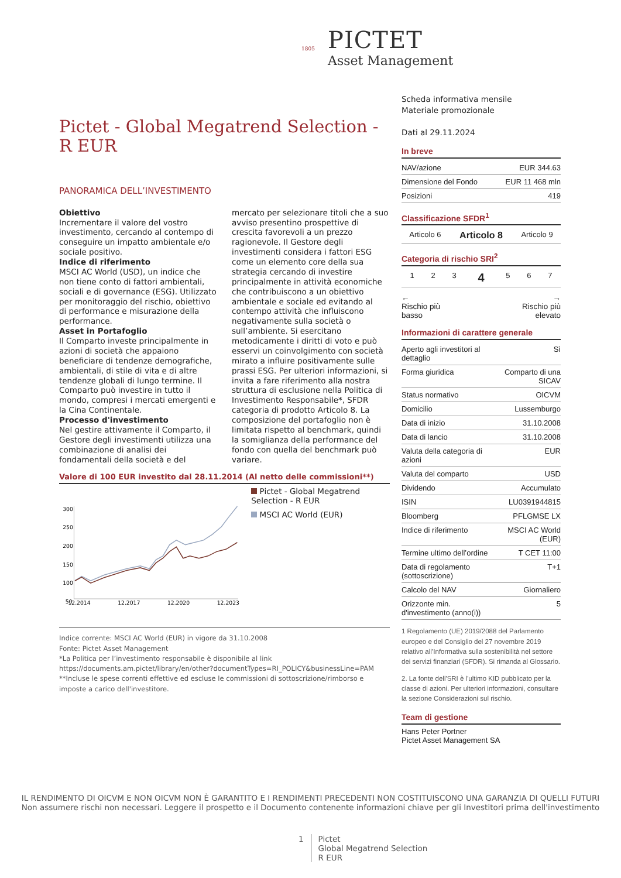PICTET
Asset Management
1805
Pictet - Global Megatrend Selection - R EUR
PANORAMICA DELL’INVESTIMENTO
Obiettivo
Incrementare il valore del vostro investimento, cercando al contempo di conseguire un impatto ambientale e/o sociale positivo.
Indice di riferimento
MSCI AC World (USD), un indice che non tiene conto di fattori ambientali, sociali e di governance (ESG). Utilizzato per monitoraggio del rischio, obiettivo di performance e misurazione della performance.
Asset in Portafoglio
Il Comparto investe principalmente in azioni di società che appaiono beneficiare di tendenze demografiche, ambientali, di stile di vita e di altre tendenze globali di lungo termine. Il Comparto può investire in tutto il mondo, compresi i mercati emergenti e la Cina Continentale.
Processo d'investimento
Nel gestire attivamente il Comparto, il Gestore degli investimenti utilizza una combinazione di analisi dei fondamentali della società e del mercato per selezionare titoli che a suo avviso presentino prospettive di crescita favorevoli a un prezzo ragionevole. Il Gestore degli investimenti considera i fattori ESG come un elemento core della sua strategia cercando di investire principalmente in attività economiche che contribuiscono a un obiettivo ambientale e sociale ed evitando al contempo attività che influiscono negativamente sulla società o sull’ambiente. Si esercitano metodicamente i diritti di voto e può esservi un coinvolgimento con società mirato a influire positivamente sulle prassi ESG. Per ulteriori informazioni, si invita a fare riferimento alla nostra struttura di esclusione nella Politica di Investimento Responsabile*, SFDR categoria di prodotto Articolo 8. La composizione del portafoglio non è limitata rispetto al benchmark, quindi la somiglianza della performance del fondo con quella del benchmark può variare.
Valore di 100 EUR investito dal 28.11.2014 (Al netto delle commissioni**)
300
250
200
150
100
50
12.2014
12.2017
12.2020
12.2023
Pictet - Global Megatrend Selection - R EUR
MSCI AC World (EUR)
Indice corrente: MSCI AC World (EUR) in vigore da 31.10.2008
Fonte: Pictet Asset Management
*La Politica per l’investimento responsabile è disponibile al link https://documents.am.pictet/library/en/other?documentTypes=RI_POLICY&businessLine=PAM
**Incluse le spese correnti effettive ed escluse le commissioni di sottoscrizione/rimborso e imposte a carico dell'investitore.
Scheda informativa mensile
Materiale promozionale
Dati al 29.11.2024
In breve
| NAV/azione | EUR 344.63 |
| Dimensione del Fondo | EUR 11 468 mln |
| Posizioni | 419 |
Classificazione SFDR<sup>1</sup>
| Articolo 6 | Articolo 8 | Articolo 9 |
Categoria di rischio SRI<sup>2</sup>
| 1 | 2 | 3 | 4 | 5 | 6 | 7 |
← →
Rischio più
basso Rischio più
elevato
Informazioni di carattere generale
| Aperto agli investitori al dettaglio | Sì |
| Forma giuridica | Comparto di una SICAV |
| Status normativo | OICVM |
| Domicilio | Lussemburgo |
| Data di inizio | 31.10.2008 |
| Data di lancio | 31.10.2008 |
| Valuta della categoria di azioni | EUR |
| Valuta del comparto | USD |
| Dividendo | Accumulato |
| ISIN | LU0391944815 |
| Bloomberg | PFLGMSE LX |
| Indice di riferimento | MSCI AC World (EUR) |
| Termine ultimo dell’ordine | T CET 11:00 |
| Data di regolamento (sottoscrizione) | T+1 |
| Calcolo del NAV | Giornaliero |
| Orizzonte min. d'investimento (anno(i)) | 5 |
1 Regolamento (UE) 2019/2088 del Parlamento europeo e del Consiglio del 27 novembre 2019 relativo all’Informativa sulla sostenibilità nel settore dei servizi finanziari (SFDR). Si rimanda al Glossario.
2. La fonte dell'SRI è l'ultimo KID pubblicato per la classe di azioni. Per ulteriori informazioni, consultare la sezione Considerazioni sul rischio.
Team di gestione
Hans Peter Portner
Pictet Asset Management SA
IL RENDIMENTO DI OICVM E NON OICVM NON È GARANTITO E I RENDIMENTI PRECEDENTI NON COSTITUISCONO UNA GARANZIA DI QUELLI FUTURI
Non assumere rischi non necessari. Leggere il prospetto e il Documento contenente informazioni chiave per gli Investitori prima dell'investimento
1 Pictet
Global Megatrend Selection
R EUR